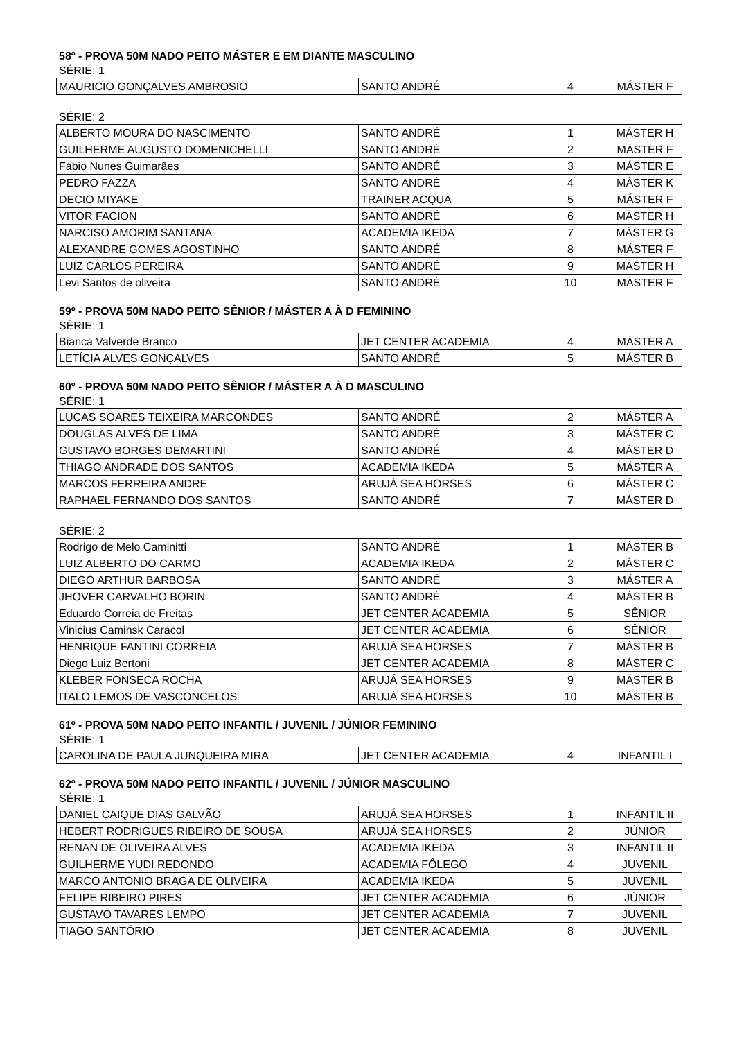58º - PROVA 50M NADO PEITO MÁSTER E EM DIANTE MASCULINO
SÉRIE: 1
| MAURICIO GONÇALVES AMBROSIO | SANTO ANDRÉ | 4 | MÁSTER F |
SÉRIE: 2
| ALBERTO MOURA DO NASCIMENTO | SANTO ANDRÉ | 1 | MÁSTER H |
| GUILHERME AUGUSTO DOMENICHELLI | SANTO ANDRÉ | 2 | MÁSTER F |
| Fábio Nunes Guimarães | SANTO ANDRÉ | 3 | MÁSTER E |
| PEDRO FAZZA | SANTO ANDRÉ | 4 | MÁSTER K |
| DECIO MIYAKE | TRAINER ACQUA | 5 | MÁSTER F |
| VITOR FACION | SANTO ANDRÉ | 6 | MÁSTER H |
| NARCISO AMORIM SANTANA | ACADEMIA IKEDA | 7 | MÁSTER G |
| ALEXANDRE GOMES AGOSTINHO | SANTO ANDRÉ | 8 | MÁSTER F |
| LUIZ CARLOS PEREIRA | SANTO ANDRÉ | 9 | MÁSTER H |
| Levi Santos de oliveira | SANTO ANDRÉ | 10 | MÁSTER F |
59º - PROVA 50M NADO PEITO SÊNIOR / MÁSTER A À D FEMININO
SÉRIE: 1
| Bianca Valverde Branco | JET CENTER ACADEMIA | 4 | MÁSTER A |
| LETÍCIA ALVES GONÇALVES | SANTO ANDRÉ | 5 | MÁSTER B |
60º - PROVA 50M NADO PEITO SÊNIOR / MÁSTER A À D MASCULINO
SÉRIE: 1
| LUCAS SOARES TEIXEIRA MARCONDES | SANTO ANDRÉ | 2 | MÁSTER A |
| DOUGLAS ALVES DE LIMA | SANTO ANDRÉ | 3 | MÁSTER C |
| GUSTAVO BORGES DEMARTINI | SANTO ANDRÉ | 4 | MÁSTER D |
| THIAGO ANDRADE DOS SANTOS | ACADEMIA IKEDA | 5 | MÁSTER A |
| MARCOS FERREIRA ANDRE | ARUJÁ SEA HORSES | 6 | MÁSTER C |
| RAPHAEL FERNANDO DOS SANTOS | SANTO ANDRÉ | 7 | MÁSTER D |
SÉRIE: 2
| Rodrigo de Melo Caminitti | SANTO ANDRÉ | 1 | MÁSTER B |
| LUIZ ALBERTO DO CARMO | ACADEMIA IKEDA | 2 | MÁSTER C |
| DIEGO ARTHUR BARBOSA | SANTO ANDRÉ | 3 | MÁSTER A |
| JHOVER CARVALHO BORIN | SANTO ANDRÉ | 4 | MÁSTER B |
| Eduardo Correia de Freitas | JET CENTER ACADEMIA | 5 | SÊNIOR |
| Vinicius Caminsk Caracol | JET CENTER ACADEMIA | 6 | SÊNIOR |
| HENRIQUE FANTINI CORREIA | ARUJÁ SEA HORSES | 7 | MÁSTER B |
| Diego Luiz Bertoni | JET CENTER ACADEMIA | 8 | MÁSTER C |
| KLEBER FONSECA ROCHA | ARUJÁ SEA HORSES | 9 | MÁSTER B |
| ITALO LEMOS DE VASCONCELOS | ARUJÁ SEA HORSES | 10 | MÁSTER B |
61º - PROVA 50M NADO PEITO INFANTIL / JUVENIL / JÚNIOR FEMININO
SÉRIE: 1
| CAROLINA DE PAULA JUNQUEIRA MIRA | JET CENTER ACADEMIA | 4 | INFANTIL I |
62º - PROVA 50M NADO PEITO INFANTIL / JUVENIL / JÚNIOR MASCULINO
SÉRIE: 1
| DANIEL CAIQUE DIAS GALVÃO | ARUJÁ SEA HORSES | 1 | INFANTIL II |
| HEBERT RODRIGUES RIBEIRO DE SOUSA | ARUJÁ SEA HORSES | 2 | JÚNIOR |
| RENAN DE OLIVEIRA ALVES | ACADEMIA IKEDA | 3 | INFANTIL II |
| GUILHERME YUDI REDONDO | ACADEMIA FÔLEGO | 4 | JUVENIL |
| MARCO ANTONIO BRAGA DE OLIVEIRA | ACADEMIA IKEDA | 5 | JUVENIL |
| FELIPE RIBEIRO PIRES | JET CENTER ACADEMIA | 6 | JÚNIOR |
| GUSTAVO TAVARES LEMPO | JET CENTER ACADEMIA | 7 | JUVENIL |
| TIAGO SANTÓRIO | JET CENTER ACADEMIA | 8 | JUVENIL |